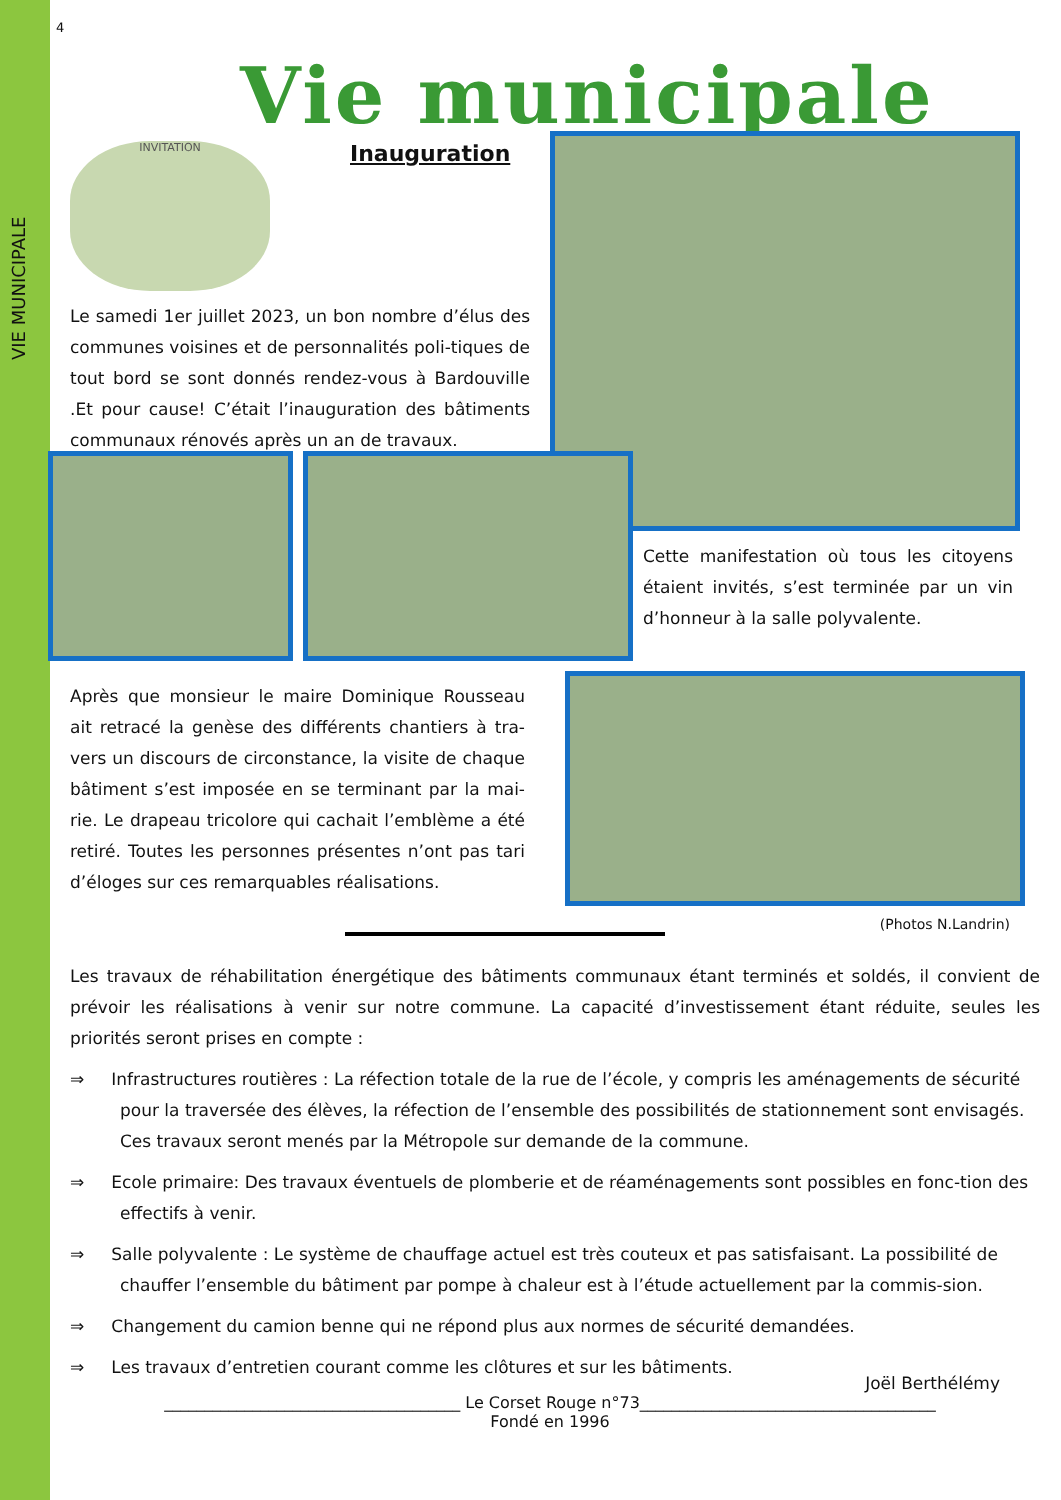VIE MUNICIPALE
4
Vie municipale
INVITATION
Inauguration
Le samedi 1er juillet 2023, un bon nombre d’élus des communes voisines et de personnalités poli-tiques de tout bord se sont donnés rendez-vous à Bardouville .Et pour cause! C’était l’inauguration des bâtiments communaux rénovés après un an de travaux.
Cette manifestation où tous les citoyens étaient invités, s’est terminée par un vin d’honneur à la salle polyvalente.
Après que monsieur le maire Dominique Rousseau ait retracé la genèse des différents chantiers à tra-vers un discours de circonstance, la visite de chaque bâtiment s’est imposée en se terminant par la mai-rie. Le drapeau tricolore qui cachait l’emblème a été retiré. Toutes les personnes présentes n’ont pas tari d’éloges sur ces remarquables réalisations.
(Photos N.Landrin)
Les travaux de réhabilitation énergétique des bâtiments communaux étant terminés et soldés, il convient de prévoir les réalisations à venir sur notre commune. La capacité d’investissement étant réduite, seules les priorités seront prises en compte :
⇒ Infrastructures routières : La réfection totale de la rue de l’école, y compris les aménagements de sécurité pour la traversée des élèves, la réfection de l’ensemble des possibilités de stationnement sont envisagés. Ces travaux seront menés par la Métropole sur demande de la commune.
⇒ Ecole primaire: Des travaux éventuels de plomberie et de réaménagements sont possibles en fonc-tion des effectifs à venir.
⇒ Salle polyvalente : Le système de chauffage actuel est très couteux et pas satisfaisant. La possibilité de chauffer l’ensemble du bâtiment par pompe à chaleur est à l’étude actuellement par la commis-sion.
⇒ Changement du camion benne qui ne répond plus aux normes de sécurité demandées.
⇒ Les travaux d’entretien courant comme les clôtures et sur les bâtiments.
Joël Berthélémy
_____________________________________ Le Corset Rouge n°73_____________________________________
Fondé en 1996